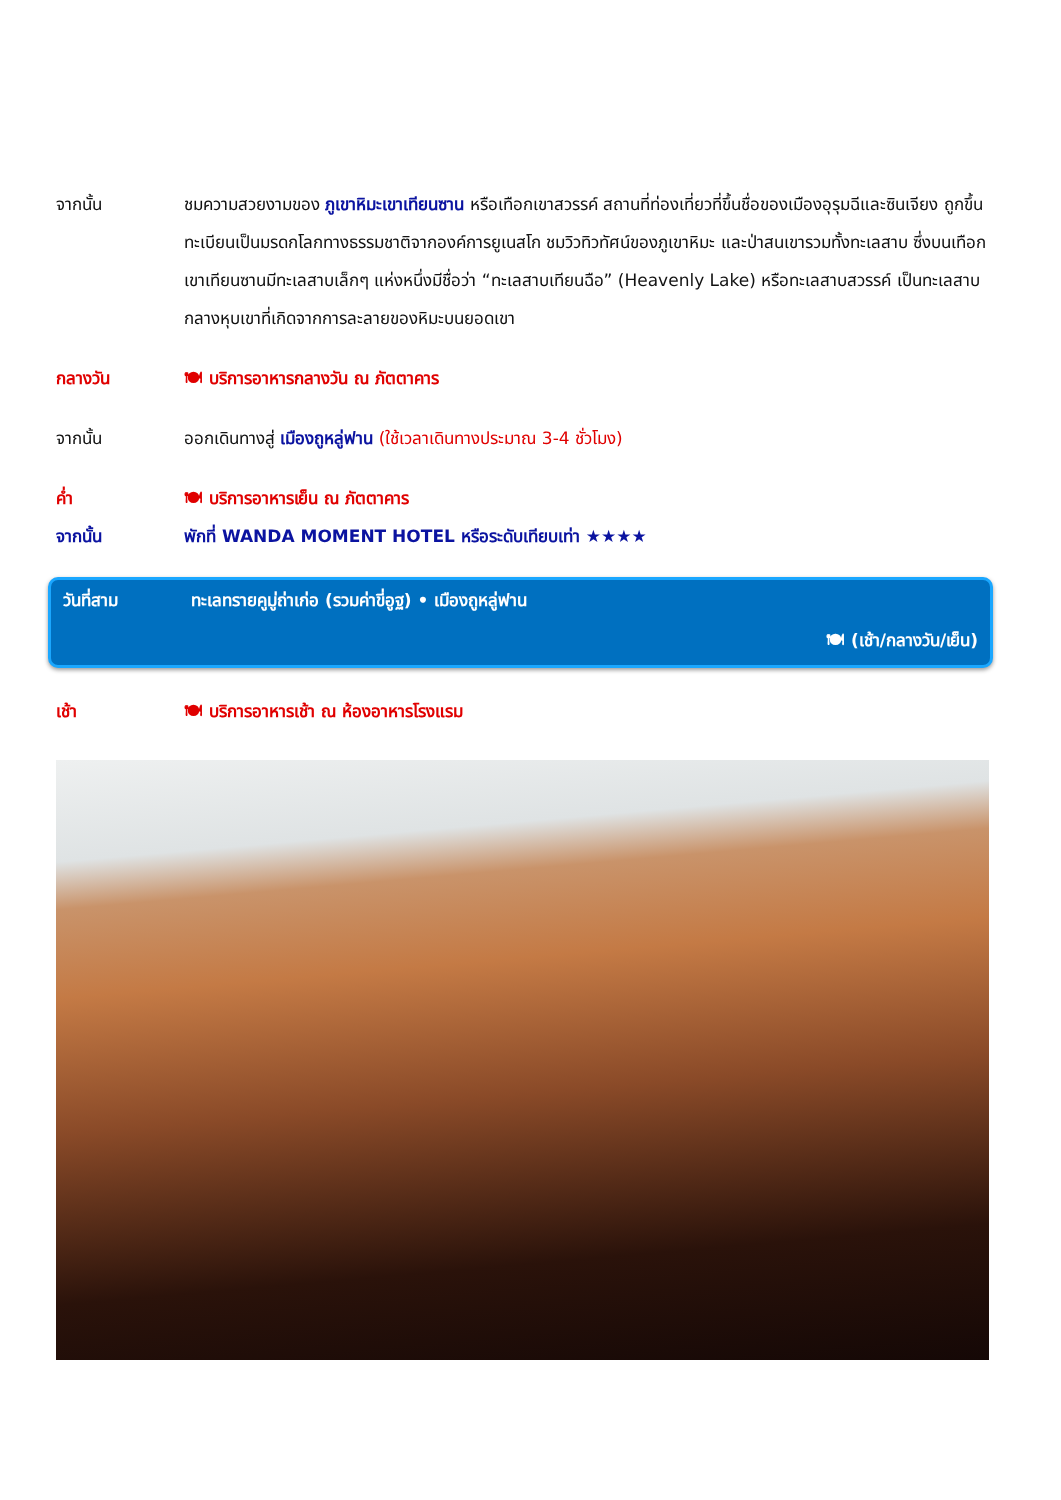จากนั้น ชมความสวยงามของ ภูเขาหิมะเขาเทียนซาน หรือเทือกเขาสวรรค์ สถานที่ท่องเที่ยวที่ขึ้นชื่อของเมืองอุรุมฉีและซินเจียง ถูกขึ้นทะเบียนเป็นมรดกโลกทางธรรมชาติจากองค์การยูเนสโก ชมวิวทิวทัศน์ของภูเขาหิมะ และป่าสนเขารวมทั้งทะเลสาบ ซึ่งบนเทือกเขาเทียนซานมีทะเลสาบเล็กๆ แห่งหนึ่งมีชื่อว่า “ทะเลสาบเทียนฉือ” (Heavenly Lake) หรือทะเลสาบสวรรค์ เป็นทะเลสาบกลางหุบเขาที่เกิดจากการละลายของหิมะบนยอดเขา
กลางวัน 🍽 บริการอาหารกลางวัน ณ ภัตตาคาร
จากนั้น ออกเดินทางสู่ เมืองถูหลู่ฟาน (ใช้เวลาเดินทางประมาณ 3-4 ชั่วโมง)
ค่ำ 🍽 บริการอาหารเย็น ณ ภัตตาคาร
จากนั้น พักที่ WANDA MOMENT HOTEL หรือระดับเทียบเท่า ★★★★
วันที่สาม ทะเลทรายคูมู่ถ่าเก่อ (รวมค่าขี่อูฐ) • เมืองถูหลู่ฟาน
🍽 (เช้า/กลางวัน/เย็น)
เช้า 🍽 บริการอาหารเช้า ณ ห้องอาหารโรงแรม